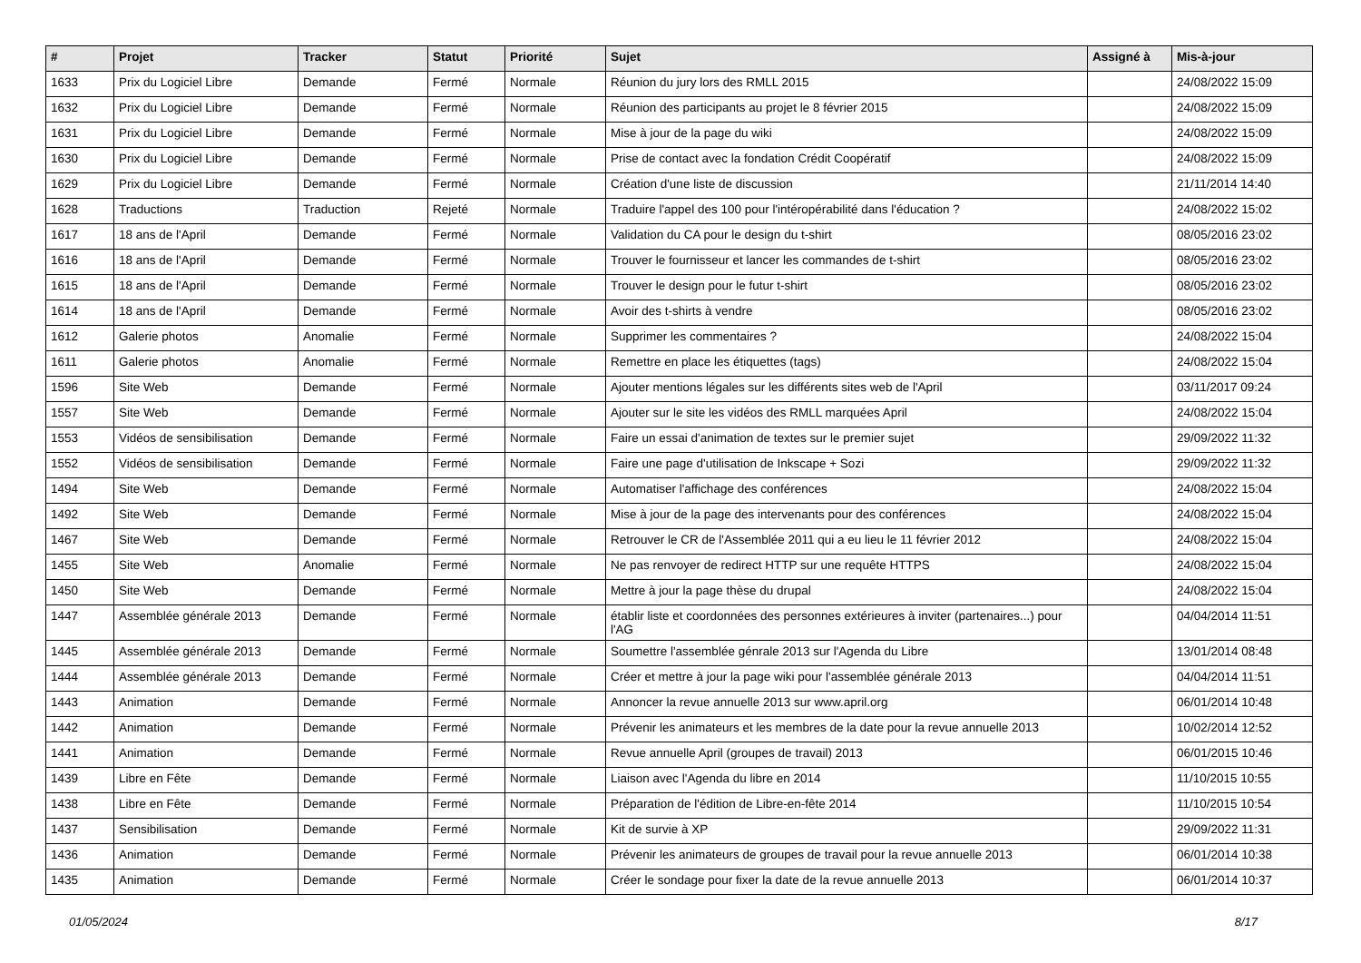| # | Projet | Tracker | Statut | Priorité | Sujet | Assigné à | Mis-à-jour |
| --- | --- | --- | --- | --- | --- | --- | --- |
| 1633 | Prix du Logiciel Libre | Demande | Fermé | Normale | Réunion du jury lors des RMLL 2015 | | 24/08/2022 15:09 |
| 1632 | Prix du Logiciel Libre | Demande | Fermé | Normale | Réunion des participants au projet le 8 février 2015 | | 24/08/2022 15:09 |
| 1631 | Prix du Logiciel Libre | Demande | Fermé | Normale | Mise à jour de la page du wiki | | 24/08/2022 15:09 |
| 1630 | Prix du Logiciel Libre | Demande | Fermé | Normale | Prise de contact avec la fondation Crédit Coopératif | | 24/08/2022 15:09 |
| 1629 | Prix du Logiciel Libre | Demande | Fermé | Normale | Création d'une liste de discussion | | 21/11/2014 14:40 |
| 1628 | Traductions | Traduction | Rejeté | Normale | Traduire l'appel des 100 pour l'intéropérabilité dans l'éducation ? | | 24/08/2022 15:02 |
| 1617 | 18 ans de l'April | Demande | Fermé | Normale | Validation du CA pour le design du t-shirt | | 08/05/2016 23:02 |
| 1616 | 18 ans de l'April | Demande | Fermé | Normale | Trouver le fournisseur et lancer les commandes de t-shirt | | 08/05/2016 23:02 |
| 1615 | 18 ans de l'April | Demande | Fermé | Normale | Trouver le design pour le futur t-shirt | | 08/05/2016 23:02 |
| 1614 | 18 ans de l'April | Demande | Fermé | Normale | Avoir des t-shirts à vendre | | 08/05/2016 23:02 |
| 1612 | Galerie photos | Anomalie | Fermé | Normale | Supprimer les commentaires ? | | 24/08/2022 15:04 |
| 1611 | Galerie photos | Anomalie | Fermé | Normale | Remettre en place les étiquettes (tags) | | 24/08/2022 15:04 |
| 1596 | Site Web | Demande | Fermé | Normale | Ajouter mentions légales sur les différents sites web de l'April | | 03/11/2017 09:24 |
| 1557 | Site Web | Demande | Fermé | Normale | Ajouter sur le site les vidéos des RMLL marquées April | | 24/08/2022 15:04 |
| 1553 | Vidéos de sensibilisation | Demande | Fermé | Normale | Faire un essai d'animation de textes sur le premier sujet | | 29/09/2022 11:32 |
| 1552 | Vidéos de sensibilisation | Demande | Fermé | Normale | Faire une page d'utilisation de Inkscape + Sozi | | 29/09/2022 11:32 |
| 1494 | Site Web | Demande | Fermé | Normale | Automatiser l'affichage des conférences | | 24/08/2022 15:04 |
| 1492 | Site Web | Demande | Fermé | Normale | Mise à jour de la page des intervenants pour des conférences | | 24/08/2022 15:04 |
| 1467 | Site Web | Demande | Fermé | Normale | Retrouver le CR de l'Assemblée 2011 qui a eu lieu le 11 février 2012 | | 24/08/2022 15:04 |
| 1455 | Site Web | Anomalie | Fermé | Normale | Ne pas renvoyer de redirect HTTP sur une requête HTTPS | | 24/08/2022 15:04 |
| 1450 | Site Web | Demande | Fermé | Normale | Mettre à jour la page thèse du drupal | | 24/08/2022 15:04 |
| 1447 | Assemblée générale 2013 | Demande | Fermé | Normale | établir liste et coordonnées des personnes extérieures à inviter (partenaires...) pour l'AG | | 04/04/2014 11:51 |
| 1445 | Assemblée générale 2013 | Demande | Fermé | Normale | Soumettre l'assemblée génrale 2013 sur l'Agenda du Libre | | 13/01/2014 08:48 |
| 1444 | Assemblée générale 2013 | Demande | Fermé | Normale | Créer et mettre à jour la page wiki pour l'assemblée générale 2013 | | 04/04/2014 11:51 |
| 1443 | Animation | Demande | Fermé | Normale | Annoncer la revue annuelle 2013 sur www.april.org | | 06/01/2014 10:48 |
| 1442 | Animation | Demande | Fermé | Normale | Prévenir les animateurs et les membres de la date pour la revue annuelle 2013 | | 10/02/2014 12:52 |
| 1441 | Animation | Demande | Fermé | Normale | Revue annuelle April (groupes de travail) 2013 | | 06/01/2015 10:46 |
| 1439 | Libre en Fête | Demande | Fermé | Normale | Liaison avec l'Agenda du libre en 2014 | | 11/10/2015 10:55 |
| 1438 | Libre en Fête | Demande | Fermé | Normale | Préparation de l'édition de Libre-en-fête 2014 | | 11/10/2015 10:54 |
| 1437 | Sensibilisation | Demande | Fermé | Normale | Kit de survie à XP | | 29/09/2022 11:31 |
| 1436 | Animation | Demande | Fermé | Normale | Prévenir les animateurs de groupes de travail pour la revue annuelle 2013 | | 06/01/2014 10:38 |
| 1435 | Animation | Demande | Fermé | Normale | Créer le sondage pour fixer la date de la revue annuelle 2013 | | 06/01/2014 10:37 |
01/05/2024 8/17